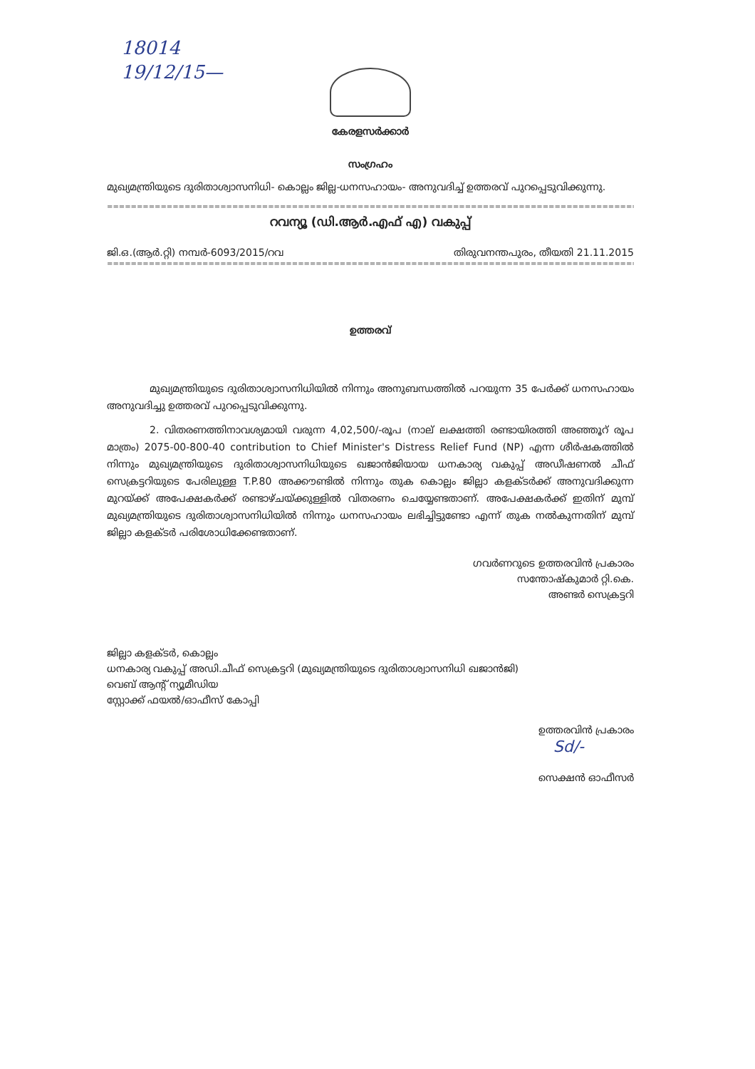18014
19/12/15—
കേരളസർക്കാർ
സംഗ്രഹം
മുഖ്യമന്ത്രിയുടെ ദുരിതാശ്വാസനിധി- കൊല്ലം ജില്ല-ധനസഹായം- അനുവദിച്ച് ഉത്തരവ് പുറപ്പെടുവിക്കുന്നു.
==================================================================================================================
റവന്യൂ (ഡി.ആർ.എഫ് എ) വകുപ്പ്
ജി.ഒ.(ആർ.റ്റി) നമ്പർ-6093/2015/റവ തിരുവനന്തപുരം, തീയതി 21.11.2015
==================================================================================================================
ഉത്തരവ്
മുഖ്യമന്ത്രിയുടെ ദുരിതാശ്വാസനിധിയിൽ നിന്നും അനുബന്ധത്തിൽ പറയുന്ന 35 പേർക്ക് ധനസഹായം അനുവദിച്ചു ഉത്തരവ് പുറപ്പെടുവിക്കുന്നു.
2. വിതരണത്തിനാവശ്യമായി വരുന്ന 4,02,500/-രൂപ (നാല് ലക്ഷത്തി രണ്ടായിരത്തി അഞ്ഞൂറ് രൂപ മാത്രം) 2075-00-800-40 contribution to Chief Minister's Distress Relief Fund (NP) എന്ന ശീർഷകത്തിൽ നിന്നും മുഖ്യമന്ത്രിയുടെ ദുരിതാശ്വാസനിധിയുടെ ഖജാൻജിയായ ധനകാര്യ വകുപ്പ് അഡീഷണൽ ചീഫ് സെക്രട്ടറിയുടെ പേരിലുള്ള T.P.80 അക്കൗണ്ടിൽ നിന്നും തുക കൊല്ലം ജില്ലാ കളക്ടർക്ക് അനുവദിക്കുന്ന മുറയ്ക്ക് അപേക്ഷകർക്ക് രണ്ടാഴ്ചയ്ക്കുള്ളിൽ വിതരണം ചെയ്യേണ്ടതാണ്. അപേക്ഷകർക്ക് ഇതിന് മുമ്പ് മുഖ്യമന്ത്രിയുടെ ദുരിതാശ്വാസനിധിയിൽ നിന്നും ധനസഹായം ലഭിച്ചിട്ടുണ്ടോ എന്ന് തുക നൽകുന്നതിന് മുമ്പ് ജില്ലാ കളക്ടർ പരിശോധിക്കേണ്ടതാണ്.
ഗവർണറുടെ ഉത്തരവിൻ പ്രകാരം
സന്തോഷ്കുമാർ റ്റി.കെ.
അണ്ടർ സെക്രട്ടറി
ജില്ലാ കളക്ടർ, കൊല്ലം
ധനകാര്യ വകുപ്പ് അഡി.ചീഫ് സെക്രട്ടറി (മുഖ്യമന്ത്രിയുടെ ദുരിതാശ്വാസനിധി ഖജാൻജി)
വെബ് ആന്റ് ന്യൂമീഡിയ
സ്റ്റോക്ക് ഫയൽ/ഓഫീസ് കോപ്പി
ഉത്തരവിൻ പ്രകാരം
Sd/-
സെക്ഷൻ ഓഫീസർ